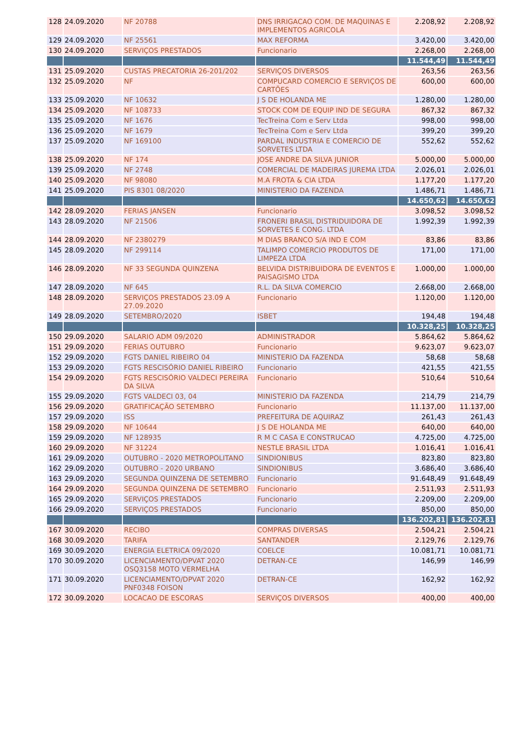| 128 | 24.09.2020 | NF 20788 | DNS IRRIGACAO COM. DE MAQUINAS E IMPLEMENTOS AGRICOLA | 2.208,92 | 2.208,92 |
| 129 | 24.09.2020 | NF 25561 | MAX REFORMA | 3.420,00 | 3.420,00 |
| 130 | 24.09.2020 | SERVIÇOS PRESTADOS | Funcionario | 2.268,00 | 2.268,00 |
| | | | | 11.544,49 | 11.544,49 |
| 131 | 25.09.2020 | CUSTAS PRECATORIA 26-201/202 | SERVIÇOS DIVERSOS | 263,56 | 263,56 |
| 132 | 25.09.2020 | NF | COMPUCARD COMERCIO E SERVIÇOS DE CARTÕES | 600,00 | 600,00 |
| 133 | 25.09.2020 | NF 10632 | J S DE HOLANDA ME | 1.280,00 | 1.280,00 |
| 134 | 25.09.2020 | NF 108733 | STOCK COM DE EQUIP IND DE SEGURA | 867,32 | 867,32 |
| 135 | 25.09.2020 | NF 1676 | TecTreina Com e Serv Ltda | 998,00 | 998,00 |
| 136 | 25.09.2020 | NF 1679 | TecTreina Com e Serv Ltda | 399,20 | 399,20 |
| 137 | 25.09.2020 | NF 169100 | PARDAL INDUSTRIA E COMERCIO DE SORVETES LTDA | 552,62 | 552,62 |
| 138 | 25.09.2020 | NF 174 | JOSE ANDRE DA SILVA JUNIOR | 5.000,00 | 5.000,00 |
| 139 | 25.09.2020 | NF 2748 | COMERCIAL DE MADEIRAS JUREMA LTDA | 2.026,01 | 2.026,01 |
| 140 | 25.09.2020 | NF 98080 | M.A FROTA & CIA LTDA | 1.177,20 | 1.177,20 |
| 141 | 25.09.2020 | PIS 8301 08/2020 | MINISTERIO DA FAZENDA | 1.486,71 | 1.486,71 |
| | | | | 14.650,62 | 14.650,62 |
| 142 | 28.09.2020 | FERIAS JANSEN | Funcionario | 3.098,52 | 3.098,52 |
| 143 | 28.09.2020 | NF 21506 | FRONERI BRASIL DISTRIDUIDORA DE SORVETES E CONG. LTDA | 1.992,39 | 1.992,39 |
| 144 | 28.09.2020 | NF 2380279 | M DIAS BRANCO S/A IND E COM | 83,86 | 83,86 |
| 145 | 28.09.2020 | NF 299114 | TALIMPO COMERCIO PRODUTOS DE LIMPEZA LTDA | 171,00 | 171,00 |
| 146 | 28.09.2020 | NF 33 SEGUNDA QUINZENA | BELVIDA DISTRIBUIDORA DE EVENTOS E PAISAGISMO LTDA | 1.000,00 | 1.000,00 |
| 147 | 28.09.2020 | NF 645 | R.L. DA SILVA COMERCIO | 2.668,00 | 2.668,00 |
| 148 | 28.09.2020 | SERVIÇOS PRESTADOS 23.09 A 27.09.2020 | Funcionario | 1.120,00 | 1.120,00 |
| 149 | 28.09.2020 | SETEMBRO/2020 | ISBET | 194,48 | 194,48 |
| | | | | 10.328,25 | 10.328,25 |
| 150 | 29.09.2020 | SALARIO ADM 09/2020 | ADMINISTRADOR | 5.864,62 | 5.864,62 |
| 151 | 29.09.2020 | FERIAS OUTUBRO | Funcionario | 9.623,07 | 9.623,07 |
| 152 | 29.09.2020 | FGTS DANIEL RIBEIRO 04 | MINISTERIO DA FAZENDA | 58,68 | 58,68 |
| 153 | 29.09.2020 | FGTS RESCISÓRIO DANIEL RIBEIRO | Funcionario | 421,55 | 421,55 |
| 154 | 29.09.2020 | FGTS RESCISÓRIO VALDECI PEREIRA DA SILVA | Funcionario | 510,64 | 510,64 |
| 155 | 29.09.2020 | FGTS VALDECI 03, 04 | MINISTERIO DA FAZENDA | 214,79 | 214,79 |
| 156 | 29.09.2020 | GRATIFICAÇÃO SETEMBRO | Funcionario | 11.137,00 | 11.137,00 |
| 157 | 29.09.2020 | ISS | PREFEITURA DE AQUIRAZ | 261,43 | 261,43 |
| 158 | 29.09.2020 | NF 10644 | J S DE HOLANDA ME | 640,00 | 640,00 |
| 159 | 29.09.2020 | NF 128935 | R M C CASA E CONSTRUCAO | 4.725,00 | 4.725,00 |
| 160 | 29.09.2020 | NF 31224 | NESTLE BRASIL LTDA | 1.016,41 | 1.016,41 |
| 161 | 29.09.2020 | OUTUBRO - 2020 METROPOLITANO | SINDIONIBUS | 823,80 | 823,80 |
| 162 | 29.09.2020 | OUTUBRO - 2020 URBANO | SINDIONIBUS | 3.686,40 | 3.686,40 |
| 163 | 29.09.2020 | SEGUNDA QUINZENA DE SETEMBRO | Funcionario | 91.648,49 | 91.648,49 |
| 164 | 29.09.2020 | SEGUNDA QUINZENA DE SETEMBRO | Funcionario | 2.511,93 | 2.511,93 |
| 165 | 29.09.2020 | SERVIÇOS PRESTADOS | Funcionario | 2.209,00 | 2.209,00 |
| 166 | 29.09.2020 | SERVIÇOS PRESTADOS | Funcionario | 850,00 | 850,00 |
| | | | | 136.202,81 | 136.202,81 |
| 167 | 30.09.2020 | RECIBO | COMPRAS DIVERSAS | 2.504,21 | 2.504,21 |
| 168 | 30.09.2020 | TARIFA | SANTANDER | 2.129,76 | 2.129,76 |
| 169 | 30.09.2020 | ENERGIA ELETRICA 09/2020 | COELCE | 10.081,71 | 10.081,71 |
| 170 | 30.09.2020 | LICENCIAMENTO/DPVAT 2020 OSQ3158 MOTO VERMELHA | DETRAN-CE | 146,99 | 146,99 |
| 171 | 30.09.2020 | LICENCIAMENTO/DPVAT 2020 PNF0348 FOISON | DETRAN-CE | 162,92 | 162,92 |
| 172 | 30.09.2020 | LOCACAO DE ESCORAS | SERVIÇOS DIVERSOS | 400,00 | 400,00 |